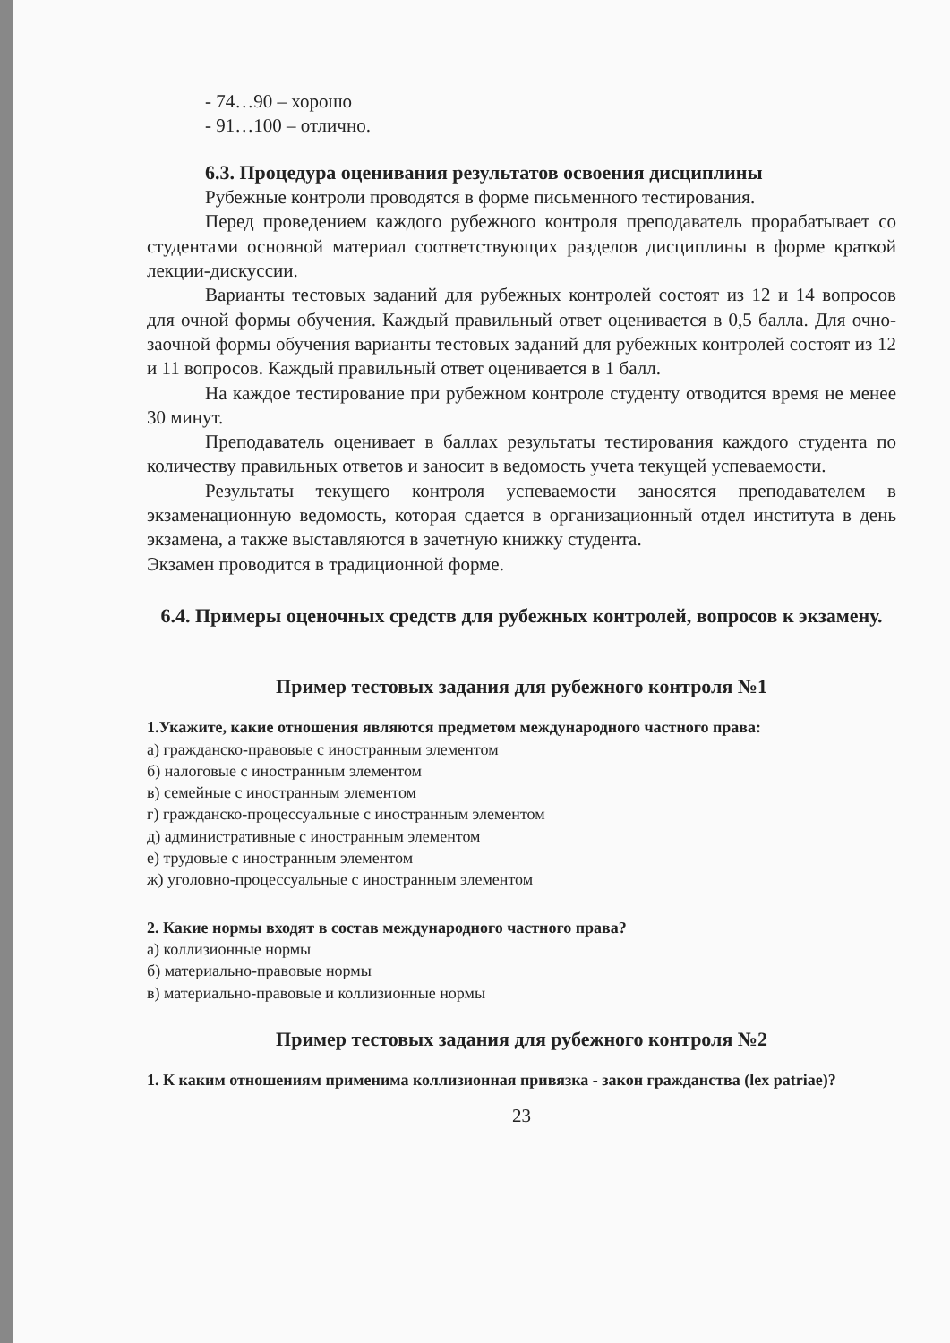- 74…90 – хорошо
- 91…100 – отлично.
6.3. Процедура оценивания результатов освоения дисциплины
Рубежные контроли проводятся в форме письменного тестирования.
Перед проведением каждого рубежного контроля преподаватель прорабатывает со студентами основной материал соответствующих разделов дисциплины в форме краткой лекции-дискуссии.
Варианты тестовых заданий для рубежных контролей состоят из 12 и 14 вопросов для очной формы обучения. Каждый правильный ответ оценивается в 0,5 балла. Для очно-заочной формы обучения варианты тестовых заданий для рубежных контролей состоят из 12 и 11 вопросов. Каждый правильный ответ оценивается в 1 балл.
На каждое тестирование при рубежном контроле студенту отводится время не менее 30 минут.
Преподаватель оценивает в баллах результаты тестирования каждого студента по количеству правильных ответов и заносит в ведомость учета текущей успеваемости.
Результаты текущего контроля успеваемости заносятся преподавателем в экзаменационную ведомость, которая сдается в организационный отдел института в день экзамена, а также выставляются в зачетную книжку студента.
Экзамен проводится в традиционной форме.
6.4. Примеры оценочных средств для рубежных контролей, вопросов к экзамену.
Пример тестовых задания для рубежного контроля №1
1.Укажите, какие отношения являются предметом международного частного права:
а) гражданско-правовые с иностранным элементом
б) налоговые с иностранным элементом
в) семейные с иностранным элементом
г) гражданско-процессуальные с иностранным элементом
д) административные с иностранным элементом
е) трудовые с иностранным элементом
ж) уголовно-процессуальные с иностранным элементом
2. Какие нормы входят в состав международного частного права?
а) коллизионные нормы
б) материально-правовые нормы
в) материально-правовые и коллизионные нормы
Пример тестовых задания для рубежного контроля №2
1. К каким отношениям применима коллизионная привязка - закон гражданства (lex patriae)?
23